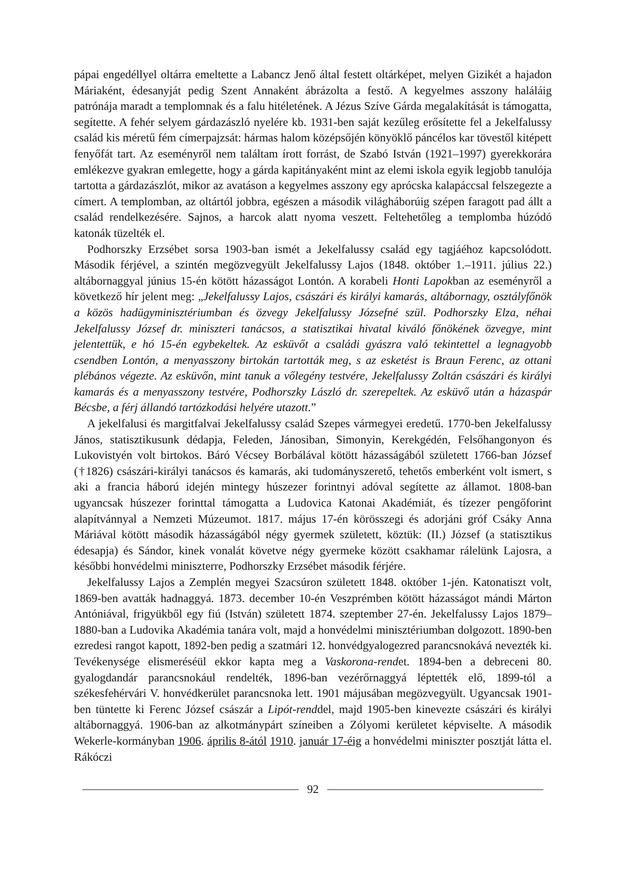pápai engedéllyel oltárra emeltette a Labancz Jenő által festett oltárképet, melyen Gizikét a hajadon Máriaként, édesanyját pedig Szent Annaként ábrázolta a festő. A kegyelmes asszony haláláig patrónája maradt a templomnak és a falu hitéletének. A Jézus Szíve Gárda megalakítását is támogatta, segítette. A fehér selyem gárdazászló nyelére kb. 1931-ben saját kezűleg erősítette fel a Jekelfalussy család kis méretű fém címerpajzsát: hármas halom középsőjén könyöklő páncélos kar tövestől kitépett fenyőfát tart. Az eseményről nem találtam írott forrást, de Szabó István (1921–1997) gyerekkorára emlékezve gyakran emlegette, hogy a gárda kapitányaként mint az elemi iskola egyik legjobb tanulója tartotta a gárdazászlót, mikor az avatáson a kegyelmes asszony egy aprócska kalapáccsal felszegezte a címert. A templomban, az oltártól jobbra, egészen a második világháborúig szépen faragott pad állt a család rendelkezésére. Sajnos, a harcok alatt nyoma veszett. Feltehetőleg a templomba húzódó katonák tüzelték el.
Podhorszky Erzsébet sorsa 1903-ban ismét a Jekelfalussy család egy tagjáéhoz kapcsolódott. Második férjével, a szintén megözvegyült Jekelfalussy Lajos (1848. október 1.–1911. július 22.) altábornaggyal június 15-én kötött házasságot Lontón. A korabeli Honti Lapokban az eseményről a következő hír jelent meg: „Jekelfalussy Lajos, császári és királyi kamarás, altábornagy, osztályfőnök a közös hadügyminisztériumban és özvegy Jekelfalussy Józsefné szül. Podhorszky Elza, néhai Jekelfalussy József dr. miniszteri tanácsos, a statisztikai hivatal kiváló főnökének özvegye, mint jelentettük, e hó 15-én egybekeltek. Az esküvőt a családi gyászra való tekintettel a legnagyobb csendben Lontón, a menyasszony birtokán tartották meg, s az esketést is Braun Ferenc, az ottani plébános végezte. Az esküvőn, mint tanuk a vőlegény testvére, Jekelfalussy Zoltán császári és királyi kamarás és a menyasszony testvére, Podhorszky László dr. szerepeltek. Az esküvő után a házaspár Bécsbe, a férj állandó tartózkodási helyére utazott.”
A jekelfalusi és margitfalvai Jekelfalussy család Szepes vármegyei eredetű. 1770-ben Jekelfalussy János, statisztikusunk dédapja, Feleden, Jánosiban, Simonyin, Kerekgédén, Felsőhangonyon és Lukovistyén volt birtokos. Báró Vécsey Borbálával kötött házasságából született 1766-ban József (†1826) császári-királyi tanácsos és kamarás, aki tudományszerető, tehetős emberként volt ismert, s aki a francia háború idején mintegy húszezer forintnyi adóval segítette az államot. 1808-ban ugyancsak húszezer forinttal támogatta a Ludovica Katonai Akadémiát, és tízezer pengőforint alapítvánnyal a Nemzeti Múzeumot. 1817. május 17-én körösszegi és adorjáni gróf Csáky Anna Máriával kötött második házasságából négy gyermek született, köztük: (II.) József (a statisztikus édesapja) és Sándor, kinek vonalát követve négy gyermeke között csakhamar rálelünk Lajosra, a későbbi honvédelmi miniszterre, Podhorszky Erzsébet második férjére.
Jekelfalussy Lajos a Zemplén megyei Szacsúron született 1848. október 1-jén. Katonatiszt volt, 1869-ben avatták hadnaggyá. 1873. december 10-én Veszprémben kötött házasságot mándi Márton Antóniával, frigyükből egy fiú (István) született 1874. szeptember 27-én. Jekelfalussy Lajos 1879–1880-ban a Ludovika Akadémia tanára volt, majd a honvédelmi minisztériumban dolgozott. 1890-ben ezredesi rangot kapott, 1892-ben pedig a szatmári 12. honvédgyalogezred parancsnokává nevezték ki. Tevékenysége elismeréséül ekkor kapta meg a Vaskorona-rendet. 1894-ben a debreceni 80. gyalogdandár parancsnokául rendelték, 1896-ban vezérőrnaggyá léptették elő, 1899-tól a székesfehérvári V. honvédkerület parancsnoka lett. 1901 májusában megözvegyült. Ugyancsak 1901-ben tüntette ki Ferenc József császár a Lipót-renddel, majd 1905-ben kinevezte császári és királyi altábornaggyá. 1906-ban az alkotmánypárt színeiben a Zólyomi kerületet képviselte. A második Wekerle-kormányban 1906. április 8-ától 1910. január 17-éig a honvédelmi miniszter posztját látta el. Rákóczi
92